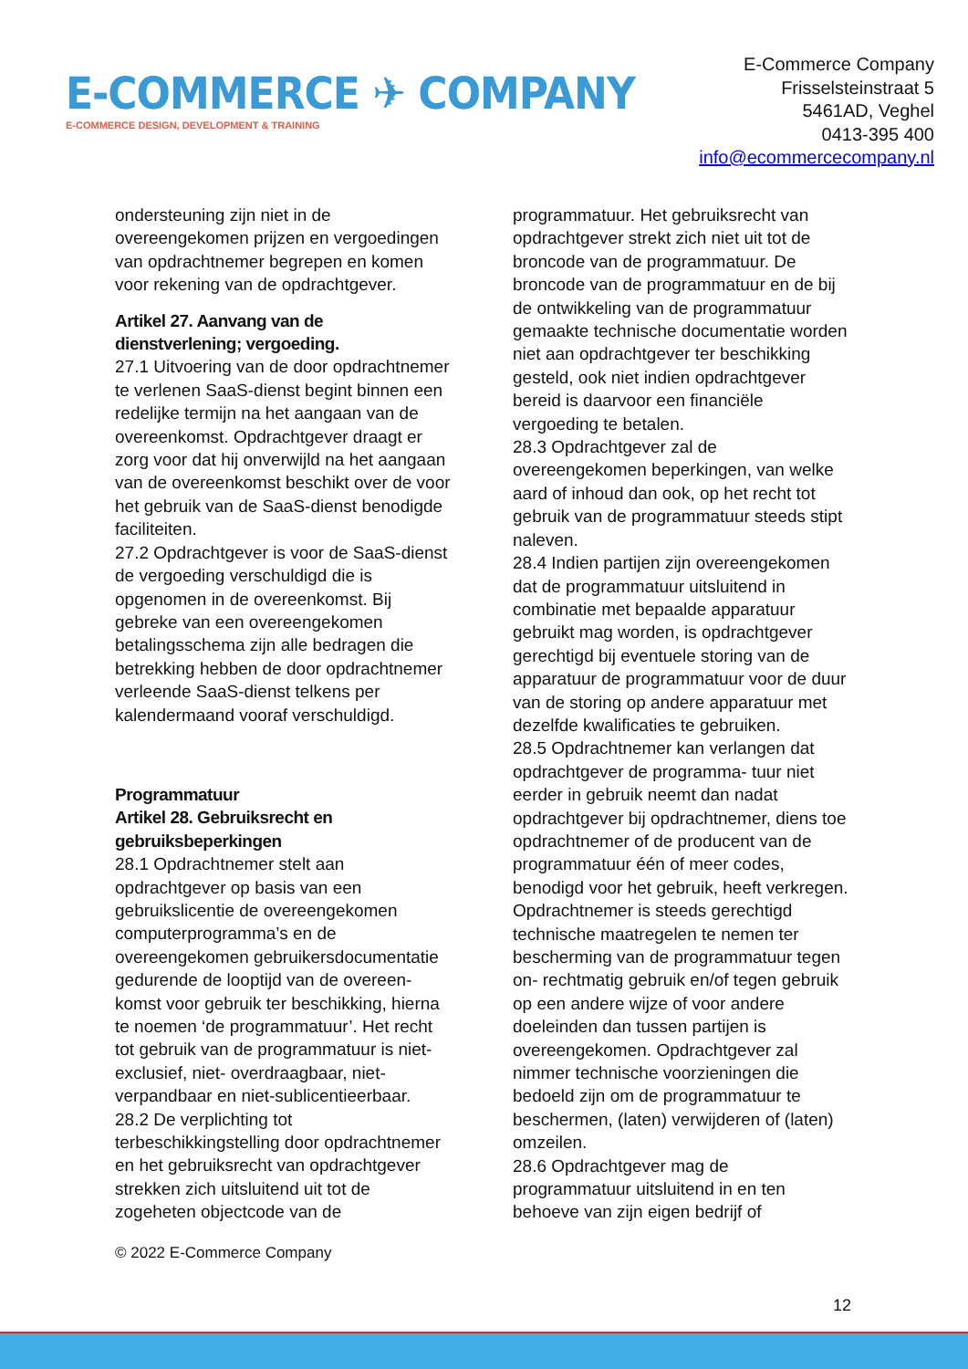E-COMMERCE ✈ COMPANY
E-COMMERCE DESIGN, DEVELOPMENT & TRAINING
E-Commerce Company
Frisselsteinstraat 5
5461AD, Veghel
0413-395 400
info@ecommercecompany.nl
ondersteuning zijn niet in de overeengekomen prijzen en vergoedingen van opdrachtnemer begrepen en komen voor rekening van de opdrachtgever.
Artikel 27. Aanvang van de dienstverlening; vergoeding.
27.1 Uitvoering van de door opdrachtnemer te verlenen SaaS-dienst begint binnen een redelijke termijn na het aangaan van de overeenkomst. Opdrachtgever draagt er zorg voor dat hij onverwijld na het aangaan van de overeenkomst beschikt over de voor het gebruik van de SaaS-dienst benodigde faciliteiten.
27.2 Opdrachtgever is voor de SaaS-dienst de vergoeding verschuldigd die is opgenomen in de overeenkomst. Bij gebreke van een overeengekomen betalingsschema zijn alle bedragen die betrekking hebben de door opdrachtnemer verleende SaaS-dienst telkens per kalendermaand vooraf verschuldigd.
Programmatuur
Artikel 28. Gebruiksrecht en gebruiksbeperkingen
28.1 Opdrachtnemer stelt aan opdrachtgever op basis van een gebruikslicentie de overeengekomen computerprogramma’s en de overeengekomen gebruikersdocumentatie gedurende de looptijd van de overeen-komst voor gebruik ter beschikking, hierna te noemen ‘de programmatuur’. Het recht tot gebruik van de programmatuur is niet-exclusief, niet- overdraagbaar, niet-verpandbaar en niet-sublicentieerbaar.
28.2 De verplichting tot terbeschikkingstelling door opdrachtnemer en het gebruiksrecht van opdrachtgever strekken zich uitsluitend uit tot de zogeheten objectcode van de
programmatuur. Het gebruiksrecht van opdrachtgever strekt zich niet uit tot de broncode van de programmatuur. De broncode van de programmatuur en de bij de ontwikkeling van de programmatuur gemaakte technische documentatie worden niet aan opdrachtgever ter beschikking gesteld, ook niet indien opdrachtgever bereid is daarvoor een financiële vergoeding te betalen.
28.3 Opdrachtgever zal de overeengekomen beperkingen, van welke aard of inhoud dan ook, op het recht tot gebruik van de programmatuur steeds stipt naleven.
28.4 Indien partijen zijn overeengekomen dat de programmatuur uitsluitend in combinatie met bepaalde apparatuur gebruikt mag worden, is opdrachtgever gerechtigd bij eventuele storing van de apparatuur de programmatuur voor de duur van de storing op andere apparatuur met dezelfde kwalificaties te gebruiken.
28.5 Opdrachtnemer kan verlangen dat opdrachtgever de programma- tuur niet eerder in gebruik neemt dan nadat opdrachtgever bij opdrachtnemer, diens toe opdrachtnemer of de producent van de programmatuur één of meer codes, benodigd voor het gebruik, heeft verkregen. Opdrachtnemer is steeds gerechtigd technische maatregelen te nemen ter bescherming van de programmatuur tegen on- rechtmatig gebruik en/of tegen gebruik op een andere wijze of voor andere doeleinden dan tussen partijen is overeengekomen. Opdrachtgever zal nimmer technische voorzieningen die bedoeld zijn om de programmatuur te beschermen, (laten) verwijderen of (laten) omzeilen.
28.6 Opdrachtgever mag de programmatuur uitsluitend in en ten behoeve van zijn eigen bedrijf of
© 2022 E-Commerce Company
12